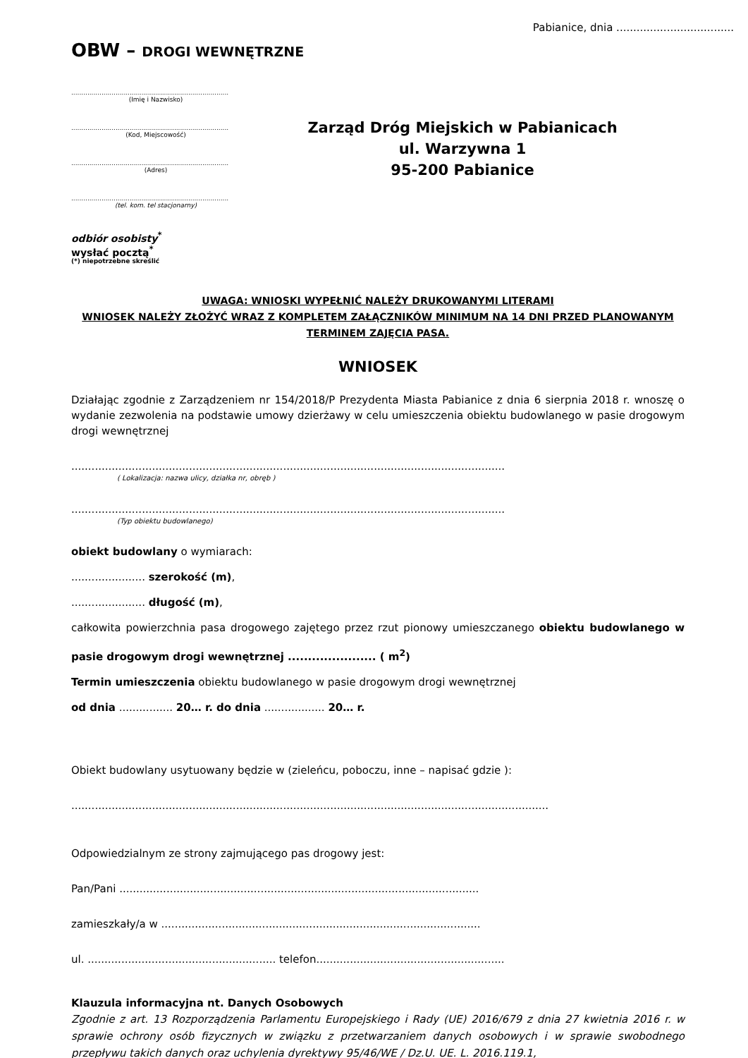Pabianice, dnia ...................................
OBW – DROGI WEWNĘTRZNE
..............................................................................
(Imię i Nazwisko)
..............................................................................
(Kod, Miejscowość)
..............................................................................
(Adres)
..............................................................................
(tel. kom. tel stacjonarny)
odbiór osobisty<sup>*</sup>
wysłać pocztą<sup>*</sup>
(*) niepotrzebne skreślić
Zarząd Dróg Miejskich w Pabianicach
ul. Warzywna 1
95-200 Pabianice
UWAGA: WNIOSKI WYPEŁNIĆ NALEŻY DRUKOWANYMI LITERAMI
WNIOSEK NALEŻY ZŁOŻYĆ WRAZ Z KOMPLETEM ZAŁĄCZNIKÓW MINIMUM NA 14 DNI PRZED PLANOWANYM TERMINEM ZAJĘCIA PASA.
WNIOSEK
Działając zgodnie z Zarządzeniem nr 154/2018/P Prezydenta Miasta Pabianice z dnia 6 sierpnia 2018 r. wnoszę o wydanie zezwolenia na podstawie umowy dzierżawy w celu umieszczenia obiektu budowlanego w pasie drogowym drogi wewnętrznej
.................................................................................................................................
( Lokalizacja: nazwa ulicy, działka nr, obręb )
.................................................................................................................................
(Typ obiektu budowlanego)
obiekt budowlany o wymiarach:
...................... szerokość (m),
...................... długość (m),
całkowita powierzchnia pasa drogowego zajętego przez rzut pionowy umieszczanego obiektu budowlanego w pasie drogowym drogi wewnętrznej ...................... ( m<sup>2</sup>)
Termin umieszczenia obiektu budowlanego w pasie drogowym drogi wewnętrznej
od dnia ................ 20… r. do dnia .................. 20… r.
Obiekt budowlany usytuowany będzie w (zieleńcu, poboczu, inne – napisać gdzie ):
..............................................................................................................................................
Odpowiedzialnym ze strony zajmującego pas drogowy jest:
Pan/Pani ...........................................................................................................
zamieszkały/a w ...............................................................................................
ul. ........................................................ telefon........................................................
Klauzula informacyjna nt. Danych Osobowych
Zgodnie z art. 13 Rozporządzenia Parlamentu Europejskiego i Rady (UE) 2016/679 z dnia 27 kwietnia 2016 r. w sprawie ochrony osób fizycznych w związku z przetwarzaniem danych osobowych i w sprawie swobodnego przepływu takich danych oraz uchylenia dyrektywy 95/46/WE / Dz.U. UE. L. 2016.119.1,